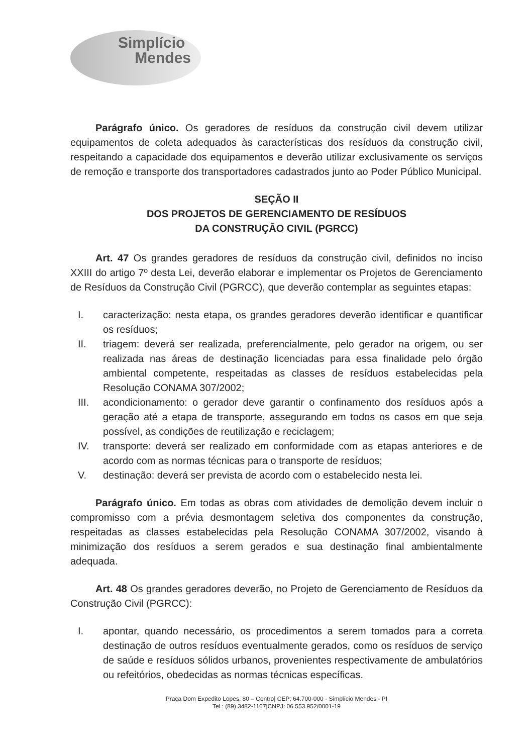Simplício
Mendes
Parágrafo único. Os geradores de resíduos da construção civil devem utilizar equipamentos de coleta adequados às características dos resíduos da construção civil, respeitando a capacidade dos equipamentos e deverão utilizar exclusivamente os serviços de remoção e transporte dos transportadores cadastrados junto ao Poder Público Municipal.
SEÇÃO II
DOS PROJETOS DE GERENCIAMENTO DE RESÍDUOS
DA CONSTRUÇÃO CIVIL (PGRCC)
Art. 47 Os grandes geradores de resíduos da construção civil, definidos no inciso XXIII do artigo 7º desta Lei, deverão elaborar e implementar os Projetos de Gerenciamento de Resíduos da Construção Civil (PGRCC), que deverão contemplar as seguintes etapas:
I. caracterização: nesta etapa, os grandes geradores deverão identificar e quantificar os resíduos;
II. triagem: deverá ser realizada, preferencialmente, pelo gerador na origem, ou ser realizada nas áreas de destinação licenciadas para essa finalidade pelo órgão ambiental competente, respeitadas as classes de resíduos estabelecidas pela Resolução CONAMA 307/2002;
III. acondicionamento: o gerador deve garantir o confinamento dos resíduos após a geração até a etapa de transporte, assegurando em todos os casos em que seja possível, as condições de reutilização e reciclagem;
IV. transporte: deverá ser realizado em conformidade com as etapas anteriores e de acordo com as normas técnicas para o transporte de resíduos;
V. destinação: deverá ser prevista de acordo com o estabelecido nesta lei.
Parágrafo único. Em todas as obras com atividades de demolição devem incluir o compromisso com a prévia desmontagem seletiva dos componentes da construção, respeitadas as classes estabelecidas pela Resolução CONAMA 307/2002, visando à minimização dos resíduos a serem gerados e sua destinação final ambientalmente adequada.
Art. 48 Os grandes geradores deverão, no Projeto de Gerenciamento de Resíduos da Construção Civil (PGRCC):
I. apontar, quando necessário, os procedimentos a serem tomados para a correta destinação de outros resíduos eventualmente gerados, como os resíduos de serviço de saúde e resíduos sólidos urbanos, provenientes respectivamente de ambulatórios ou refeitórios, obedecidas as normas técnicas específicas.
Praça Dom Expedito Lopes, 80 – Centro| CEP: 64.700-000 - Simplício Mendes - PI
Tel.: (89) 3482-1167|CNPJ: 06.553.952/0001-19